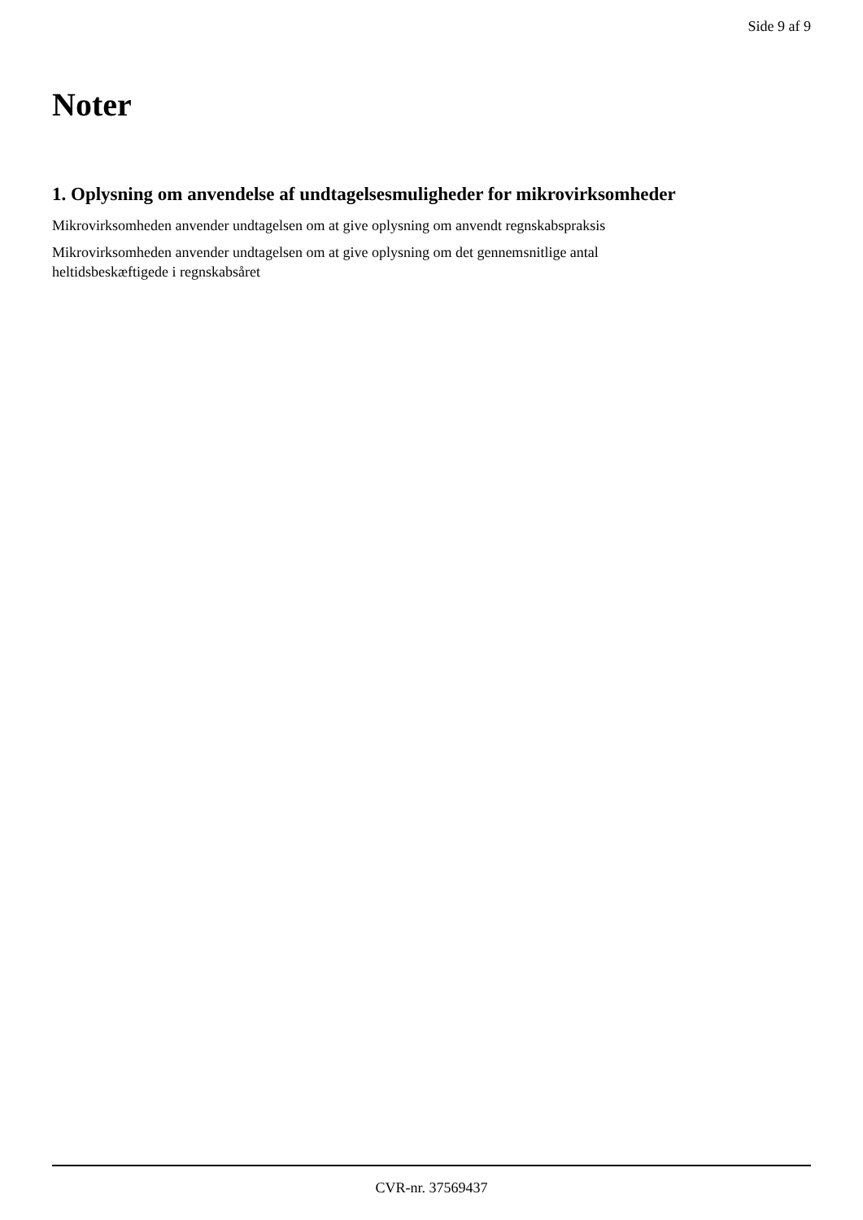Side 9 af 9
Noter
1. Oplysning om anvendelse af undtagelsesmuligheder for mikrovirksomheder
Mikrovirksomheden anvender undtagelsen om at give oplysning om anvendt regnskabspraksis
Mikrovirksomheden anvender undtagelsen om at give oplysning om det gennemsnitlige antal
heltidsbeskæftigede i regnskabsåret
CVR-nr. 37569437